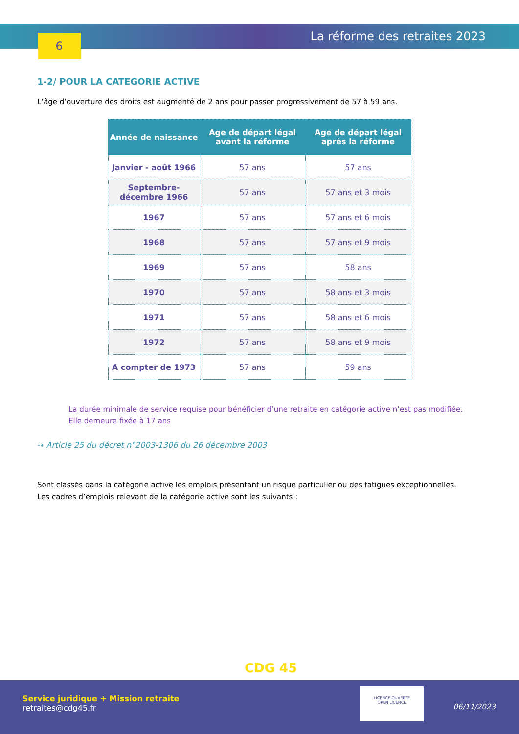6 La réforme des retraites 2023
1-2/ POUR LA CATEGORIE ACTIVE
L’âge d’ouverture des droits est augmenté de 2 ans pour passer progressivement de 57 à 59 ans.
| Année de naissance | Age de départ légal avant la réforme | Age de départ légal après la réforme |
| --- | --- | --- |
| Janvier - août 1966 | 57 ans | 57 ans |
| Septembre- décembre 1966 | 57 ans | 57 ans et 3 mois |
| 1967 | 57 ans | 57 ans et 6 mois |
| 1968 | 57 ans | 57 ans et 9 mois |
| 1969 | 57 ans | 58 ans |
| 1970 | 57 ans | 58 ans et 3 mois |
| 1971 | 57 ans | 58 ans et 6 mois |
| 1972 | 57 ans | 58 ans et 9 mois |
| A compter de 1973 | 57 ans | 59 ans |
La durée minimale de service requise pour bénéficier d’une retraite en catégorie active n’est pas modifiée.
Elle demeure fixée à 17 ans
⇢ Article 25 du décret n°2003-1306 du 26 décembre 2003
Sont classés dans la catégorie active les emplois présentant un risque particulier ou des fatigues exceptionnelles.
Les cadres d’emplois relevant de la catégorie active sont les suivants :
CDG 45
Service juridique + Mission retraite
retraites@cdg45.fr
LICENCE OUVERTE
OPEN LICENCE
06/11/2023